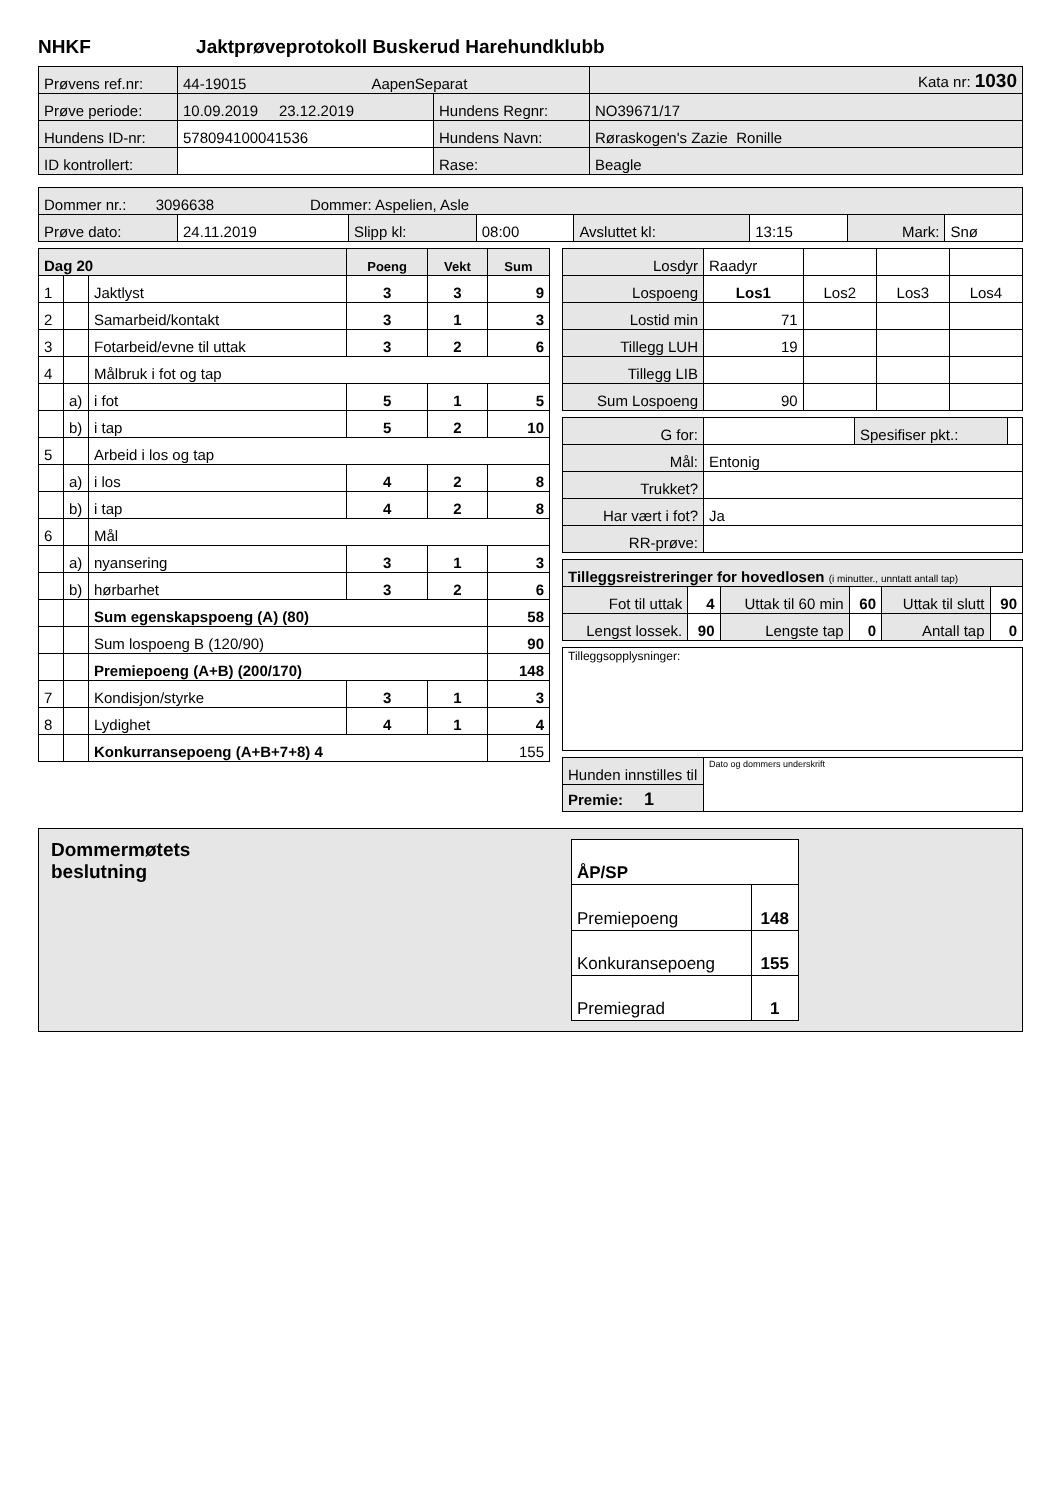NHKF Jaktprøveprotokoll Buskerud Harehundklubb
| Prøvens ref.nr: | 44-19015 AapenSeparat | | | Kata nr: 1030 |
| Prøve periode: | 10.09.2019 23.12.2019 | Hundens Regnr: | NO39671/17 | |
| Hundens ID-nr: | 578094100041536 | Hundens Navn: | Røraskogen's Zazie Ronille | |
| ID kontrollert: | | Rase: | Beagle | |
| Dommer nr.: 3096638 Dommer: Aspelien, Asle | | | | | | | |
| Prøve dato: | 24.11.2019 | Slipp kl: | 08:00 | Avsluttet kl: | 13:15 | Mark: | Snø |
| Dag 20 | | | Poeng | Vekt | Sum |
| 1 | | Jaktlyst | 3 | 3 | 9 |
| 2 | | Samarbeid/kontakt | 3 | 1 | 3 |
| 3 | | Fotarbeid/evne til uttak | 3 | 2 | 6 |
| 4 | | Målbruk i fot og tap | | | |
| | a) | i fot | 5 | 1 | 5 |
| | b) | i tap | 5 | 2 | 10 |
| 5 | | Arbeid i los og tap | | | |
| | a) | i los | 4 | 2 | 8 |
| | b) | i tap | 4 | 2 | 8 |
| 6 | | Mål | | | |
| | a) | nyansering | 3 | 1 | 3 |
| | b) | hørbarhet | 3 | 2 | 6 |
| | | Sum egenskapspoeng (A) (80) | | | 58 |
| | | Sum lospoeng B (120/90) | | | 90 |
| | | Premiepoeng (A+B) (200/170) | | | 148 |
| 7 | | Kondisjon/styrke | 3 | 1 | 3 |
| 8 | | Lydighet | 4 | 1 | 4 |
| | | Konkurransepoeng (A+B+7+8) 4 | | | 155 |
| Losdyr | Raadyr | | | |
| Lospoeng | Los1 | Los2 | Los3 | Los4 |
| Lostid min | 71 | | | |
| Tillegg LUH | 19 | | | |
| Tillegg LIB | | | | |
| Sum Lospoeng | 90 | | | |
| G for: | | Spesifiser pkt.: | |
| Mål: | Entonig | | |
| Trukket? | | | |
| Har vært i fot? | Ja | | |
| RR-prøve: | | | |
| Tilleggsreistreringer for hovedlosen (i minutter., unntatt antall tap) | | | | | |
| Fot til uttak | 4 | Uttak til 60 min | 60 | Uttak til slutt | 90 |
| Lengst lossek. | 90 | Lengste tap | 0 | Antall tap | 0 |
| Tilleggsopplysninger: |
| Hunden innstilles til | Dato og dommers underskrift |
| Premie: 1 | |
Dommermøtets
beslutning
| ÅP/SP | |
| Premiepoeng | 148 |
| Konkuransepoeng | 155 |
| Premiegrad | 1 |